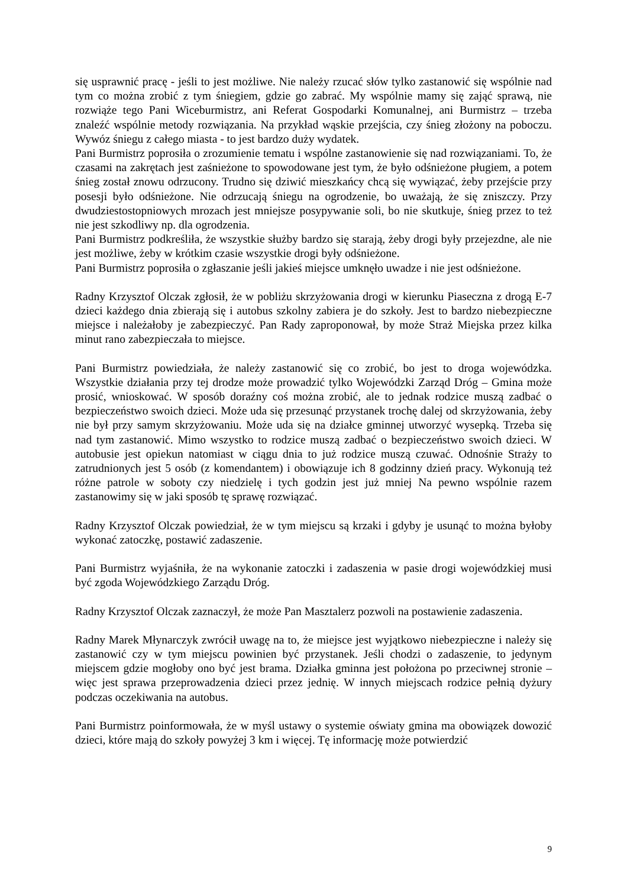się usprawnić pracę - jeśli to jest możliwe. Nie należy rzucać słów tylko zastanowić się wspólnie nad tym co można zrobić z tym śniegiem, gdzie go zabrać. My wspólnie mamy się zająć sprawą, nie rozwiąże tego Pani Wiceburmistrz, ani Referat Gospodarki Komunalnej, ani Burmistrz – trzeba znaleźć wspólnie metody rozwiązania. Na przykład wąskie przejścia, czy śnieg złożony na poboczu. Wywóz śniegu z całego miasta - to jest bardzo duży wydatek.
Pani Burmistrz poprosiła o zrozumienie tematu i wspólne zastanowienie się nad rozwiązaniami. To, że czasami na zakrętach jest zaśnieżone to spowodowane jest tym, że było odśnieżone pługiem, a potem śnieg został znowu odrzucony. Trudno się dziwić mieszkańcy chcą się wywiązać, żeby przejście przy posesji było odśnieżone. Nie odrzucają śniegu na ogrodzenie, bo uważają, że się zniszczy. Przy dwudziestostopniowych mrozach jest mniejsze posypywanie soli, bo nie skutkuje, śnieg przez to też nie jest szkodliwy np. dla ogrodzenia.
Pani Burmistrz podkreśliła, że wszystkie służby bardzo się starają, żeby drogi były przejezdne, ale nie jest możliwe, żeby w krótkim czasie wszystkie drogi były odśnieżone.
Pani Burmistrz poprosiła o zgłaszanie jeśli jakieś miejsce umknęło uwadze i nie jest odśnieżone.
Radny Krzysztof Olczak zgłosił, że w pobliżu skrzyżowania drogi w kierunku Piaseczna z drogą E-7 dzieci każdego dnia zbierają się i autobus szkolny zabiera je do szkoły. Jest to bardzo niebezpieczne miejsce i należałoby je zabezpieczyć. Pan Rady zaproponował, by może Straż Miejska przez kilka minut rano zabezpieczała to miejsce.
Pani Burmistrz powiedziała, że należy zastanowić się co zrobić, bo jest to droga wojewódzka. Wszystkie działania przy tej drodze może prowadzić tylko Wojewódzki Zarząd Dróg – Gmina może prosić, wnioskować. W sposób doraźny coś można zrobić, ale to jednak rodzice muszą zadbać o bezpieczeństwo swoich dzieci. Może uda się przesunąć przystanek trochę dalej od skrzyżowania, żeby nie był przy samym skrzyżowaniu. Może uda się na działce gminnej utworzyć wysepką. Trzeba się nad tym zastanowić. Mimo wszystko to rodzice muszą zadbać o bezpieczeństwo swoich dzieci. W autobusie jest opiekun natomiast w ciągu dnia to już rodzice muszą czuwać. Odnośnie Straży to zatrudnionych jest 5 osób (z komendantem) i obowiązuje ich 8 godzinny dzień pracy. Wykonują też różne patrole w soboty czy niedzielę i tych godzin jest już mniej Na pewno wspólnie razem zastanowimy się w jaki sposób tę sprawę rozwiązać.
Radny Krzysztof Olczak powiedział, że w tym miejscu są krzaki i gdyby je usunąć to można byłoby wykonać zatoczkę, postawić zadaszenie.
Pani Burmistrz wyjaśniła, że na wykonanie zatoczki i zadaszenia w pasie drogi wojewódzkiej musi być zgoda Wojewódzkiego Zarządu Dróg.
Radny Krzysztof Olczak zaznaczył, że może Pan Masztalerz pozwoli na postawienie zadaszenia.
Radny Marek Młynarczyk zwrócił uwagę na to, że miejsce jest wyjątkowo niebezpieczne i należy się zastanowić czy w tym miejscu powinien być przystanek. Jeśli chodzi o zadaszenie, to jedynym miejscem gdzie mogłoby ono być jest brama. Działka gminna jest położona po przeciwnej stronie – więc jest sprawa przeprowadzenia dzieci przez jednię. W innych miejscach rodzice pełnią dyżury podczas oczekiwania na autobus.
Pani Burmistrz poinformowała, że w myśl ustawy o systemie oświaty gmina ma obowiązek dowozić dzieci, które mają do szkoły powyżej 3 km i więcej. Tę informację może potwierdzić
9